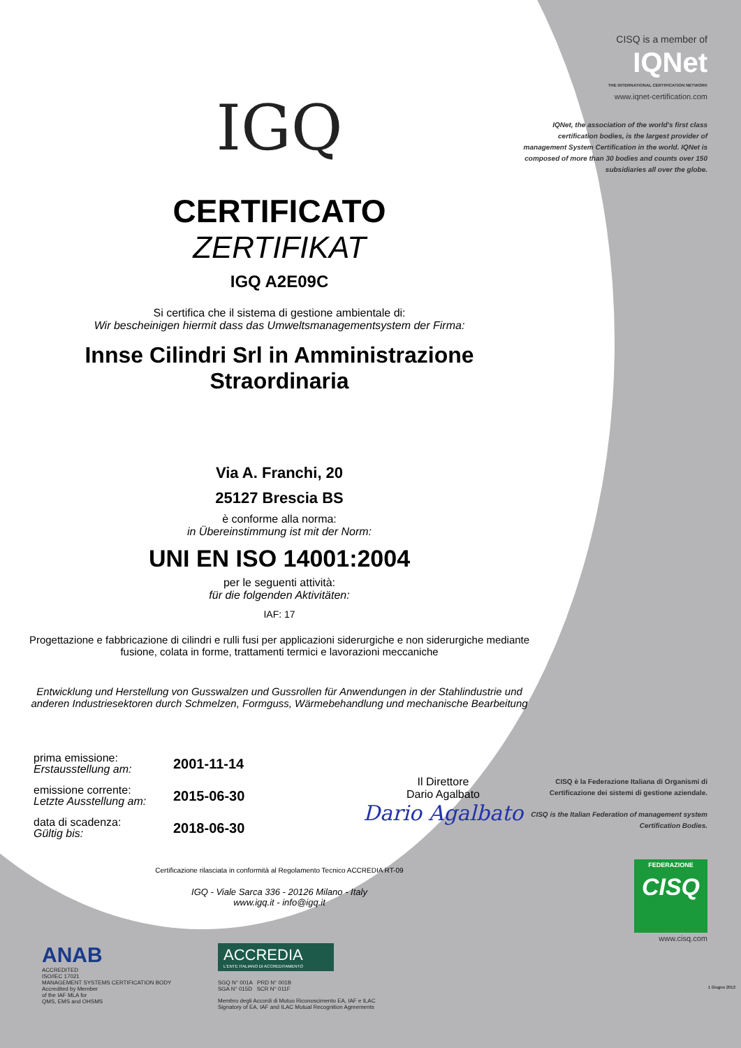IGQ
CERTIFICATO
ZERTIFIKAT
IGQ A2E09C
Si certifica che il sistema di gestione ambientale di:
Wir bescheinigen hiermit dass das Umweltsmanagementsystem der Firma:
Innse Cilindri Srl in Amministrazione Straordinaria
Via A. Franchi, 20
25127 Brescia BS
è conforme alla norma:
in Übereinstimmung ist mit der Norm:
UNI EN ISO 14001:2004
per le seguenti attività:
für die folgenden Aktivitäten:
IAF: 17
Progettazione e fabbricazione di cilindri e rulli fusi per applicazioni siderurgiche e non siderurgiche mediante fusione, colata in forme, trattamenti termici e lavorazioni meccaniche
Entwicklung und Herstellung von Gusswalzen und Gussrollen für Anwendungen in der Stahlindustrie und anderen Industriesektoren durch Schmelzen, Formguss, Wärmebehandlung und mechanische Bearbeitung
prima emissione:
Erstausstellung am:
2001-11-14
emissione corrente:
Letzte Ausstellung am:
2015-06-30
data di scadenza:
Gültig bis:
2018-06-30
Il Direttore
Dario Agalbato
Dario Agalbato
Certificazione rilasciata in conformità al Regolamento Tecnico ACCREDIA RT-09
IGQ - Viale Sarca 336 - 20126 Milano - Italy
www.igq.it - info@igq.it
CISQ is a member of
IQNet
THE INTERNATIONAL CERTIFICATION NETWORK
www.iqnet-certification.com
IQNet, the association of the world's first class certification bodies, is the largest provider of management System Certification in the world. IQNet is composed of more than 30 bodies and counts over 150 subsidiaries all over the globe.
CISQ è la Federazione Italiana di Organismi di Certificazione dei sistemi di gestione aziendale.
CISQ is the Italian Federation of management system Certification Bodies.
FEDERAZIONE
CISQ
www.cisq.com
ANAB
ACCREDITED
ISO/IEC 17021
MANAGEMENT SYSTEMS CERTIFICATION BODY
Accredited by Member
of the IAF MLA for
QMS, EMS and OHSMS
ACCREDIA
L'ENTE ITALIANO DI ACCREDITAMENTO
SGQ N° 001A PRD N° 001B
SGA N° 015D SCR N° 011F
Membro degli Accordi di Mutuo Riconoscimento EA, IAF e ILAC
Signatory of EA, IAF and ILAC Mutual Recognition Agreements
1 Giugno 2012